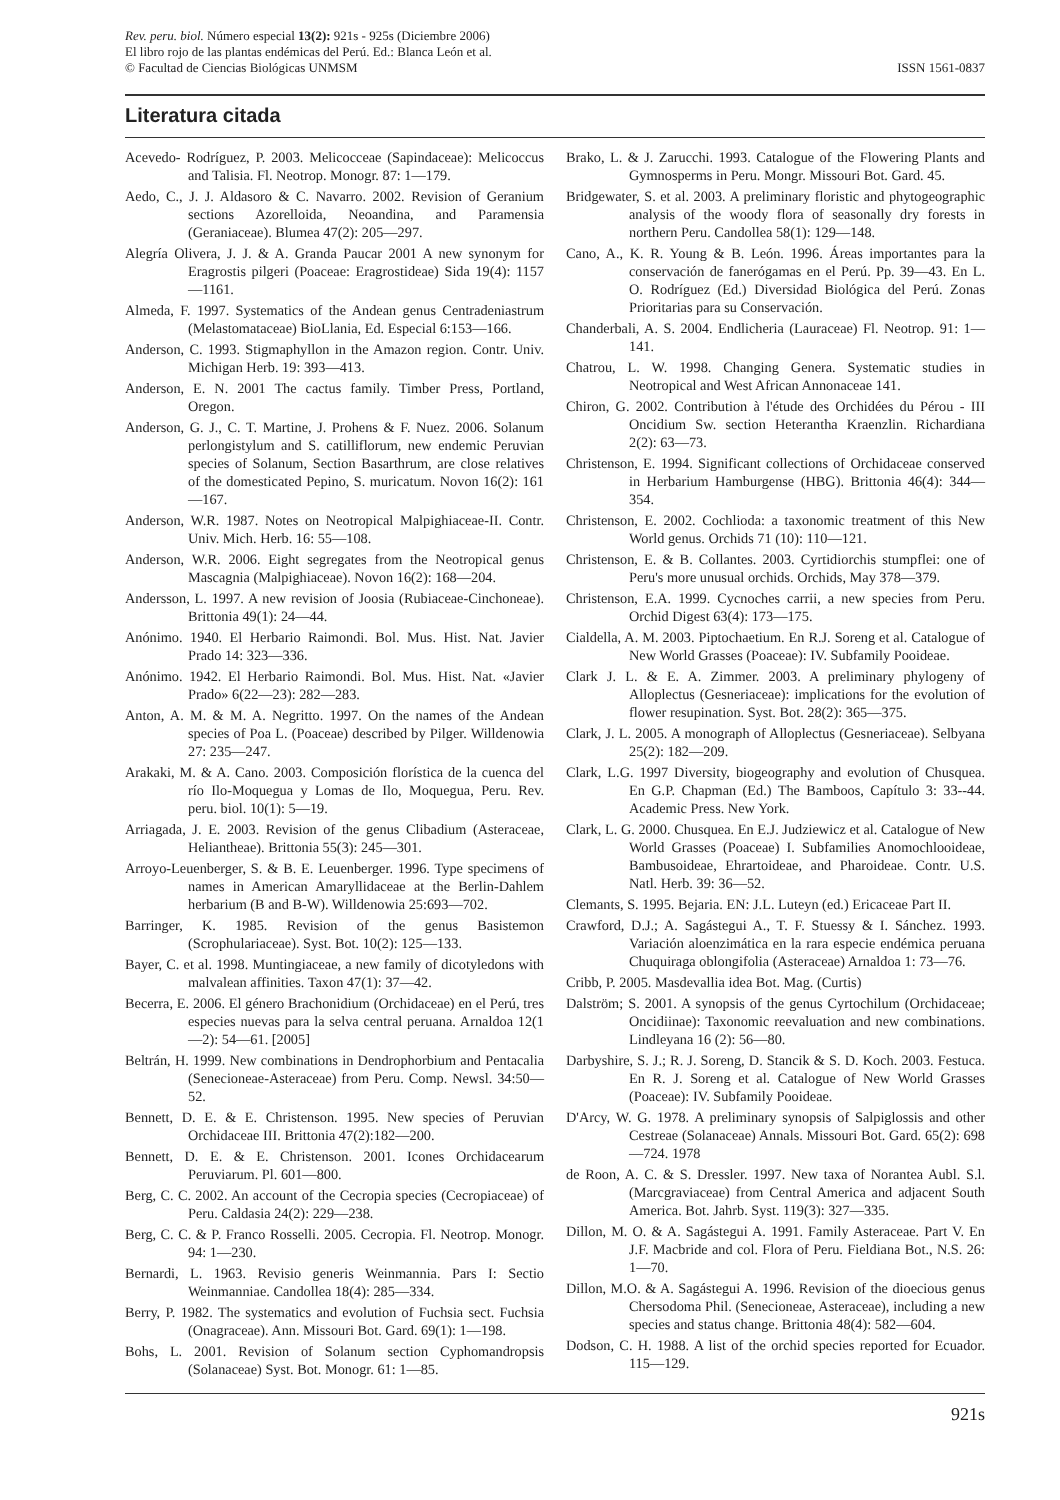Rev. peru. biol. Número especial 13(2): 921s - 925s (Diciembre 2006)
El libro rojo de las plantas endémicas del Perú. Ed.: Blanca León et al.
© Facultad de Ciencias Biológicas UNMSM
ISSN 1561-0837
Literatura citada
Acevedo- Rodríguez, P. 2003. Melicocceae (Sapindaceae): Melicoccus and Talisia. Fl. Neotrop. Monogr. 87: 1—179.
Aedo, C., J. J. Aldasoro & C. Navarro. 2002. Revision of Geranium sections Azorelloida, Neoandina, and Paramensia (Geraniaceae). Blumea 47(2): 205—297.
Alegría Olivera, J. J. & A. Granda Paucar 2001 A new synonym for Eragrostis pilgeri (Poaceae: Eragrostideae) Sida 19(4): 1157—1161.
Almeda, F. 1997. Systematics of the Andean genus Centradeniastrum (Melastomataceae) BioLlania, Ed. Especial 6:153—166.
Anderson, C. 1993. Stigmaphyllon in the Amazon region. Contr. Univ. Michigan Herb. 19: 393—413.
Anderson, E. N. 2001 The cactus family. Timber Press, Portland, Oregon.
Anderson, G. J., C. T. Martine, J. Prohens & F. Nuez. 2006. Solanum perlongistylum and S. catilliflorum, new endemic Peruvian species of Solanum, Section Basarthrum, are close relatives of the domesticated Pepino, S. muricatum. Novon 16(2): 161—167.
Anderson, W.R. 1987. Notes on Neotropical Malpighiaceae-II. Contr. Univ. Mich. Herb. 16: 55—108.
Anderson, W.R. 2006. Eight segregates from the Neotropical genus Mascagnia (Malpighiaceae). Novon 16(2): 168—204.
Andersson, L. 1997. A new revision of Joosia (Rubiaceae-Cinchoneae). Brittonia 49(1): 24—44.
Anónimo. 1940. El Herbario Raimondi. Bol. Mus. Hist. Nat. Javier Prado 14: 323—336.
Anónimo. 1942. El Herbario Raimondi. Bol. Mus. Hist. Nat. «Javier Prado» 6(22—23): 282—283.
Anton, A. M. & M. A. Negritto. 1997. On the names of the Andean species of Poa L. (Poaceae) described by Pilger. Willdenowia 27: 235—247.
Arakaki, M. & A. Cano. 2003. Composición florística de la cuenca del río Ilo-Moquegua y Lomas de Ilo, Moquegua, Peru. Rev. peru. biol. 10(1): 5—19.
Arriagada, J. E. 2003. Revision of the genus Clibadium (Asteraceae, Heliantheae). Brittonia 55(3): 245—301.
Arroyo-Leuenberger, S. & B. E. Leuenberger. 1996. Type specimens of names in American Amaryllidaceae at the Berlin-Dahlem herbarium (B and B-W). Willdenowia 25:693—702.
Barringer, K. 1985. Revision of the genus Basistemon (Scrophulariaceae). Syst. Bot. 10(2): 125—133.
Bayer, C. et al. 1998. Muntingiaceae, a new family of dicotyledons with malvalean affinities. Taxon 47(1): 37—42.
Becerra, E. 2006. El género Brachonidium (Orchidaceae) en el Perú, tres especies nuevas para la selva central peruana. Arnaldoa 12(1—2): 54—61. [2005]
Beltrán, H. 1999. New combinations in Dendrophorbium and Pentacalia (Senecioneae-Asteraceae) from Peru. Comp. Newsl. 34:50—52.
Bennett, D. E. & E. Christenson. 1995. New species of Peruvian Orchidaceae III. Brittonia 47(2):182—200.
Bennett, D. E. & E. Christenson. 2001. Icones Orchidacearum Peruviarum. Pl. 601—800.
Berg, C. C. 2002. An account of the Cecropia species (Cecropiaceae) of Peru. Caldasia 24(2): 229—238.
Berg, C. C. & P. Franco Rosselli. 2005. Cecropia. Fl. Neotrop. Monogr. 94: 1—230.
Bernardi, L. 1963. Revisio generis Weinmannia. Pars I: Sectio Weinmanniae. Candollea 18(4): 285—334.
Berry, P. 1982. The systematics and evolution of Fuchsia sect. Fuchsia (Onagraceae). Ann. Missouri Bot. Gard. 69(1): 1—198.
Bohs, L. 2001. Revision of Solanum section Cyphomandropsis (Solanaceae) Syst. Bot. Monogr. 61: 1—85.
Brako, L. & J. Zarucchi. 1993. Catalogue of the Flowering Plants and Gymnosperms in Peru. Mongr. Missouri Bot. Gard. 45.
Bridgewater, S. et al. 2003. A preliminary floristic and phytogeographic analysis of the woody flora of seasonally dry forests in northern Peru. Candollea 58(1): 129—148.
Cano, A., K. R. Young & B. León. 1996. Áreas importantes para la conservación de fanerógamas en el Perú. Pp. 39—43. En L. O. Rodríguez (Ed.) Diversidad Biológica del Perú. Zonas Prioritarias para su Conservación.
Chanderbali, A. S. 2004. Endlicheria (Lauraceae) Fl. Neotrop. 91: 1—141.
Chatrou, L. W. 1998. Changing Genera. Systematic studies in Neotropical and West African Annonaceae 141.
Chiron, G. 2002. Contribution à l'étude des Orchidées du Pérou - III Oncidium Sw. section Heterantha Kraenzlin. Richardiana 2(2): 63—73.
Christenson, E. 1994. Significant collections of Orchidaceae conserved in Herbarium Hamburgense (HBG). Brittonia 46(4): 344—354.
Christenson, E. 2002. Cochlioda: a taxonomic treatment of this New World genus. Orchids 71 (10): 110—121.
Christenson, E. & B. Collantes. 2003. Cyrtidiorchis stumpflei: one of Peru's more unusual orchids. Orchids, May 378—379.
Christenson, E.A. 1999. Cycnoches carrii, a new species from Peru. Orchid Digest 63(4): 173—175.
Cialdella, A. M. 2003. Piptochaetium. En R.J. Soreng et al. Catalogue of New World Grasses (Poaceae): IV. Subfamily Pooideae.
Clark J. L. & E. A. Zimmer. 2003. A preliminary phylogeny of Alloplectus (Gesneriaceae): implications for the evolution of flower resupination. Syst. Bot. 28(2): 365—375.
Clark, J. L. 2005. A monograph of Alloplectus (Gesneriaceae). Selbyana 25(2): 182—209.
Clark, L.G. 1997 Diversity, biogeography and evolution of Chusquea. En G.P. Chapman (Ed.) The Bamboos, Capítulo 3: 33--44. Academic Press. New York.
Clark, L. G. 2000. Chusquea. En E.J. Judziewicz et al. Catalogue of New World Grasses (Poaceae) I. Subfamilies Anomochlooideae, Bambusoideae, Ehrartoideae, and Pharoideae. Contr. U.S. Natl. Herb. 39: 36—52.
Clemants, S. 1995. Bejaria. EN: J.L. Luteyn (ed.) Ericaceae Part II.
Crawford, D.J.; A. Sagástegui A., T. F. Stuessy & I. Sánchez. 1993. Variación aloenzimática en la rara especie endémica peruana Chuquiraga oblongifolia (Asteraceae) Arnaldoa 1: 73—76.
Cribb, P. 2005. Masdevallia idea Bot. Mag. (Curtis)
Dalström; S. 2001. A synopsis of the genus Cyrtochilum (Orchidaceae; Oncidiinae): Taxonomic reevaluation and new combinations. Lindleyana 16 (2): 56—80.
Darbyshire, S. J.; R. J. Soreng, D. Stancik & S. D. Koch. 2003. Festuca. En R. J. Soreng et al. Catalogue of New World Grasses (Poaceae): IV. Subfamily Pooideae.
D'Arcy, W. G. 1978. A preliminary synopsis of Salpiglossis and other Cestreae (Solanaceae) Annals. Missouri Bot. Gard. 65(2): 698—724. 1978
de Roon, A. C. & S. Dressler. 1997. New taxa of Norantea Aubl. S.l. (Marcgraviaceae) from Central America and adjacent South America. Bot. Jahrb. Syst. 119(3): 327—335.
Dillon, M. O. & A. Sagástegui A. 1991. Family Asteraceae. Part V. En J.F. Macbride and col. Flora of Peru. Fieldiana Bot., N.S. 26: 1—70.
Dillon, M.O. & A. Sagástegui A. 1996. Revision of the dioecious genus Chersodoma Phil. (Senecioneae, Asteraceae), including a new species and status change. Brittonia 48(4): 582—604.
Dodson, C. H. 1988. A list of the orchid species reported for Ecuador. 115—129.
921s